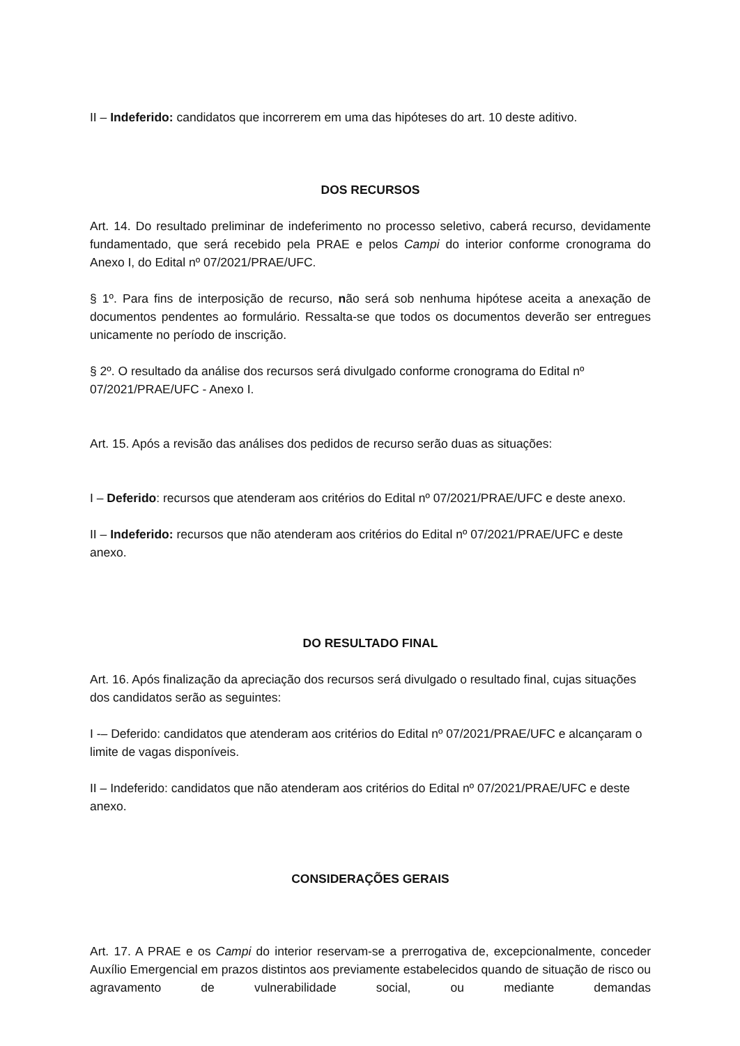II – Indeferido: candidatos que incorrerem em uma das hipóteses do art. 10 deste aditivo.
DOS RECURSOS
Art. 14. Do resultado preliminar de indeferimento no processo seletivo, caberá recurso, devidamente fundamentado, que será recebido pela PRAE e pelos Campi do interior conforme cronograma do Anexo I, do Edital nº 07/2021/PRAE/UFC.
§ 1º. Para fins de interposição de recurso, não será sob nenhuma hipótese aceita a anexação de documentos pendentes ao formulário. Ressalta-se que todos os documentos deverão ser entregues unicamente no período de inscrição.
§ 2º. O resultado da análise dos recursos será divulgado conforme cronograma do Edital nº 07/2021/PRAE/UFC - Anexo I.
Art. 15. Após a revisão das análises dos pedidos de recurso serão duas as situações:
I – Deferido: recursos que atenderam aos critérios do Edital nº 07/2021/PRAE/UFC e deste anexo.
II – Indeferido: recursos que não atenderam aos critérios do Edital nº 07/2021/PRAE/UFC e deste anexo.
DO RESULTADO FINAL
Art. 16. Após finalização da apreciação dos recursos será divulgado o resultado final, cujas situações dos candidatos serão as seguintes:
I -– Deferido: candidatos que atenderam aos critérios do Edital nº 07/2021/PRAE/UFC e alcançaram o limite de vagas disponíveis.
II – Indeferido: candidatos que não atenderam aos critérios do Edital nº 07/2021/PRAE/UFC e deste anexo.
CONSIDERAÇÕES GERAIS
Art. 17. A PRAE e os Campi do interior reservam-se a prerrogativa de, excepcionalmente, conceder Auxílio Emergencial em prazos distintos aos previamente estabelecidos quando de situação de risco ou agravamento de vulnerabilidade social, ou mediante demandas